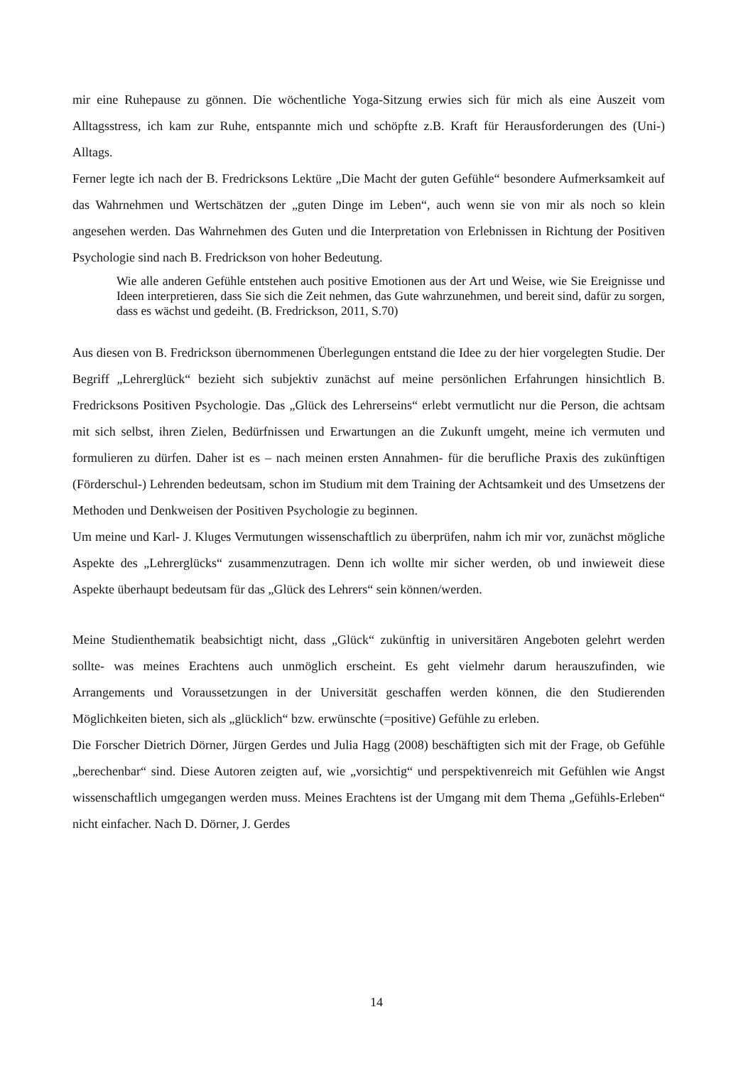mir eine Ruhepause zu gönnen. Die wöchentliche Yoga-Sitzung erwies sich für mich als eine Auszeit vom Alltagsstress, ich kam zur Ruhe, entspannte mich und schöpfte z.B. Kraft für Herausforderungen des (Uni-) Alltags.
Ferner legte ich nach der B. Fredricksons Lektüre „Die Macht der guten Gefühle“ besondere Aufmerksamkeit auf das Wahrnehmen und Wertschätzen der „guten Dinge im Leben“, auch wenn sie von mir als noch so klein angesehen werden. Das Wahrnehmen des Guten und die Interpretation von Erlebnissen in Richtung der Positiven Psychologie sind nach B. Fredrickson von hoher Bedeutung.
Wie alle anderen Gefühle entstehen auch positive Emotionen aus der Art und Weise, wie Sie Ereignisse und Ideen interpretieren, dass Sie sich die Zeit nehmen, das Gute wahrzunehmen, und bereit sind, dafür zu sorgen, dass es wächst und gedeiht. (B. Fredrickson, 2011, S.70)
Aus diesen von B. Fredrickson übernommenen Überlegungen entstand die Idee zu der hier vorgelegten Studie. Der Begriff „Lehrerglück“ bezieht sich subjektiv zunächst auf meine persönlichen Erfahrungen hinsichtlich B. Fredricksons Positiven Psychologie. Das „Glück des Lehrerseins“ erlebt vermutlicht nur die Person, die achtsam mit sich selbst, ihren Zielen, Bedürfnissen und Erwartungen an die Zukunft umgeht, meine ich vermuten und formulieren zu dürfen. Daher ist es – nach meinen ersten Annahmen- für die berufliche Praxis des zukünftigen (Förderschul-) Lehrenden bedeutsam, schon im Studium mit dem Training der Achtsamkeit und des Umsetzens der Methoden und Denkweisen der Positiven Psychologie zu beginnen.
Um meine und Karl- J. Kluges Vermutungen wissenschaftlich zu überprüfen, nahm ich mir vor, zunächst mögliche Aspekte des „Lehrerglücks“ zusammenzutragen. Denn ich wollte mir sicher werden, ob und inwieweit diese Aspekte überhaupt bedeutsam für das „Glück des Lehrers“ sein können/werden.
Meine Studienthematik beabsichtigt nicht, dass „Glück“ zukünftig in universitären Angeboten gelehrt werden sollte- was meines Erachtens auch unmöglich erscheint. Es geht vielmehr darum herauszufinden, wie Arrangements und Voraussetzungen in der Universität geschaffen werden können, die den Studierenden Möglichkeiten bieten, sich als „glücklich“ bzw. erwünschte (=positive) Gefühle zu erleben.
Die Forscher Dietrich Dörner, Jürgen Gerdes und Julia Hagg (2008) beschäftigten sich mit der Frage, ob Gefühle „berechenbar“ sind. Diese Autoren zeigten auf, wie „vorsichtig“ und perspektivenreich mit Gefühlen wie Angst wissenschaftlich umgegangen werden muss. Meines Erachtens ist der Umgang mit dem Thema „Gefühls-Erleben“ nicht einfacher. Nach D. Dörner, J. Gerdes
14